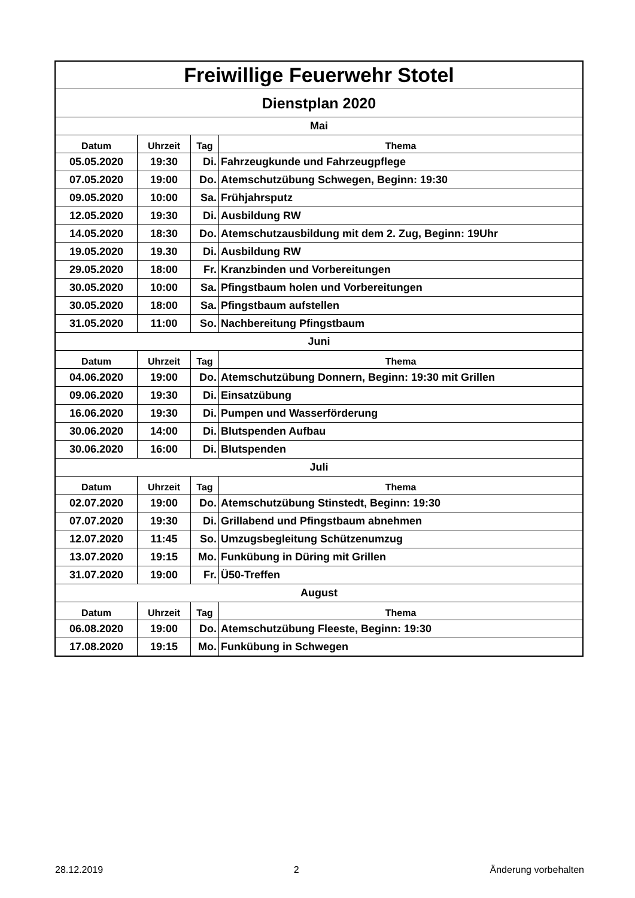| Freiwillige Feuerwehr Stotel | | | |
| Dienstplan 2020 | | | |
| Mai | | | |
| Datum | Uhrzeit | Tag | Thema |
| 05.05.2020 | 19:30 | Di. | Fahrzeugkunde und Fahrzeugpflege |
| 07.05.2020 | 19:00 | Do. | Atemschutzübung Schwegen, Beginn: 19:30 |
| 09.05.2020 | 10:00 | Sa. | Frühjahrsputz |
| 12.05.2020 | 19:30 | Di. | Ausbildung RW |
| 14.05.2020 | 18:30 | Do. | Atemschutzausbildung mit dem 2. Zug, Beginn: 19Uhr |
| 19.05.2020 | 19.30 | Di. | Ausbildung RW |
| 29.05.2020 | 18:00 | Fr. | Kranzbinden und Vorbereitungen |
| 30.05.2020 | 10:00 | Sa. | Pfingstbaum holen und Vorbereitungen |
| 30.05.2020 | 18:00 | Sa. | Pfingstbaum aufstellen |
| 31.05.2020 | 11:00 | So. | Nachbereitung Pfingstbaum |
| Juni | | | |
| Datum | Uhrzeit | Tag | Thema |
| 04.06.2020 | 19:00 | Do. | Atemschutzübung Donnern, Beginn: 19:30 mit Grillen |
| 09.06.2020 | 19:30 | Di. | Einsatzübung |
| 16.06.2020 | 19:30 | Di. | Pumpen und Wasserförderung |
| 30.06.2020 | 14:00 | Di. | Blutspenden Aufbau |
| 30.06.2020 | 16:00 | Di. | Blutspenden |
| Juli | | | |
| Datum | Uhrzeit | Tag | Thema |
| 02.07.2020 | 19:00 | Do. | Atemschutzübung Stinstedt, Beginn: 19:30 |
| 07.07.2020 | 19:30 | Di. | Grillabend und Pfingstbaum abnehmen |
| 12.07.2020 | 11:45 | So. | Umzugsbegleitung Schützenumzug |
| 13.07.2020 | 19:15 | Mo. | Funkübung in Düring mit Grillen |
| 31.07.2020 | 19:00 | Fr. | Ü50-Treffen |
| August | | | |
| Datum | Uhrzeit | Tag | Thema |
| 06.08.2020 | 19:00 | Do. | Atemschutzübung Fleeste, Beginn: 19:30 |
| 17.08.2020 | 19:15 | Mo. | Funkübung in Schwegen |
28.12.2019 2 Änderung vorbehalten